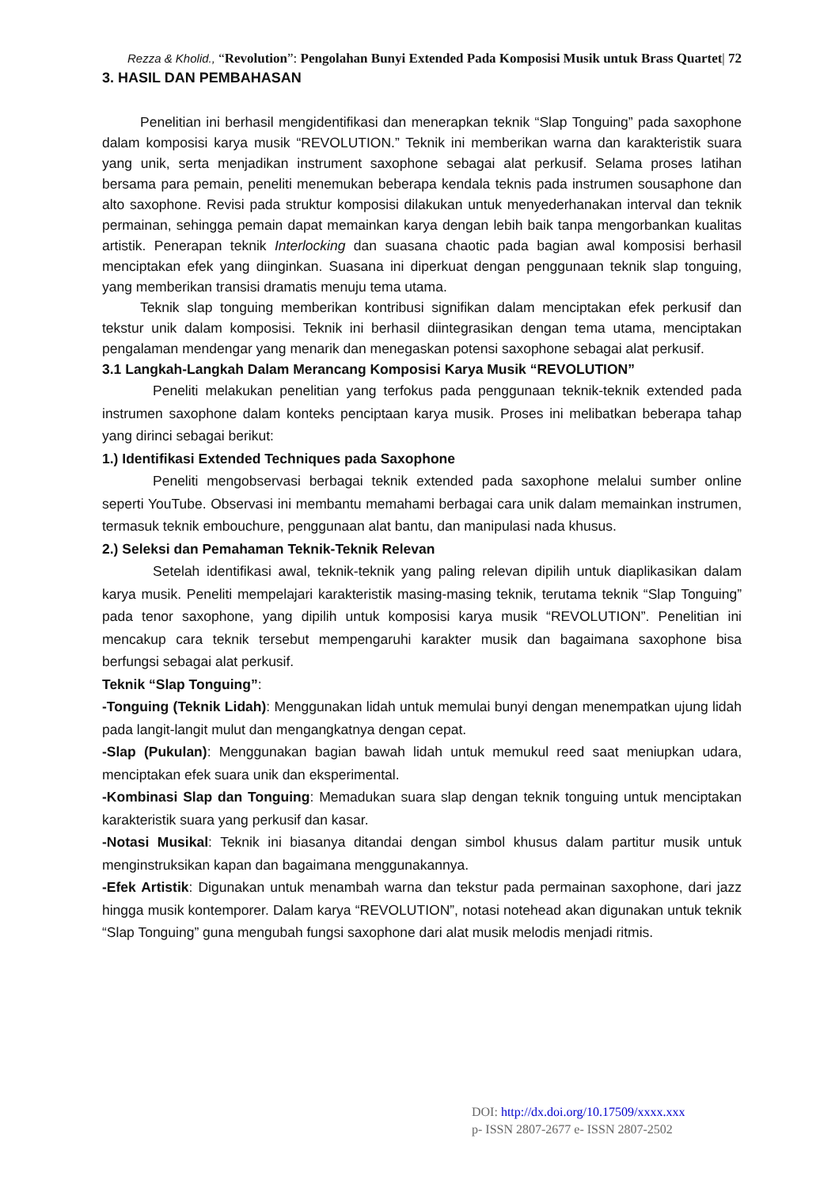Rezza & Kholid., “Revolution”: Pengolahan Bunyi Extended Pada Komposisi Musik untuk Brass Quartet| 72
3. HASIL DAN PEMBAHASAN
Penelitian ini berhasil mengidentifikasi dan menerapkan teknik “Slap Tonguing” pada saxophone dalam komposisi karya musik “REVOLUTION.” Teknik ini memberikan warna dan karakteristik suara yang unik, serta menjadikan instrument saxophone sebagai alat perkusif. Selama proses latihan bersama para pemain, peneliti menemukan beberapa kendala teknis pada instrumen sousaphone dan alto saxophone. Revisi pada struktur komposisi dilakukan untuk menyederhanakan interval dan teknik permainan, sehingga pemain dapat memainkan karya dengan lebih baik tanpa mengorbankan kualitas artistik. Penerapan teknik Interlocking dan suasana chaotic pada bagian awal komposisi berhasil menciptakan efek yang diinginkan. Suasana ini diperkuat dengan penggunaan teknik slap tonguing, yang memberikan transisi dramatis menuju tema utama.
Teknik slap tonguing memberikan kontribusi signifikan dalam menciptakan efek perkusif dan tekstur unik dalam komposisi. Teknik ini berhasil diintegrasikan dengan tema utama, menciptakan pengalaman mendengar yang menarik dan menegaskan potensi saxophone sebagai alat perkusif.
3.1 Langkah-Langkah Dalam Merancang Komposisi Karya Musik “REVOLUTION”
Peneliti melakukan penelitian yang terfokus pada penggunaan teknik-teknik extended pada instrumen saxophone dalam konteks penciptaan karya musik. Proses ini melibatkan beberapa tahap yang dirinci sebagai berikut:
1.) Identifikasi Extended Techniques pada Saxophone
Peneliti mengobservasi berbagai teknik extended pada saxophone melalui sumber online seperti YouTube. Observasi ini membantu memahami berbagai cara unik dalam memainkan instrumen, termasuk teknik embouchure, penggunaan alat bantu, dan manipulasi nada khusus.
2.) Seleksi dan Pemahaman Teknik-Teknik Relevan
Setelah identifikasi awal, teknik-teknik yang paling relevan dipilih untuk diaplikasikan dalam karya musik. Peneliti mempelajari karakteristik masing-masing teknik, terutama teknik “Slap Tonguing” pada tenor saxophone, yang dipilih untuk komposisi karya musik “REVOLUTION”. Penelitian ini mencakup cara teknik tersebut mempengaruhi karakter musik dan bagaimana saxophone bisa berfungsi sebagai alat perkusif.
Teknik “Slap Tonguing”:
-Tonguing (Teknik Lidah): Menggunakan lidah untuk memulai bunyi dengan menempatkan ujung lidah pada langit-langit mulut dan mengangkatnya dengan cepat.
-Slap (Pukulan): Menggunakan bagian bawah lidah untuk memukul reed saat meniupkan udara, menciptakan efek suara unik dan eksperimental.
-Kombinasi Slap dan Tonguing: Memadukan suara slap dengan teknik tonguing untuk menciptakan karakteristik suara yang perkusif dan kasar.
-Notasi Musikal: Teknik ini biasanya ditandai dengan simbol khusus dalam partitur musik untuk menginstruksikan kapan dan bagaimana menggunakannya.
-Efek Artistik: Digunakan untuk menambah warna dan tekstur pada permainan saxophone, dari jazz hingga musik kontemporer. Dalam karya “REVOLUTION”, notasi notehead akan digunakan untuk teknik “Slap Tonguing” guna mengubah fungsi saxophone dari alat musik melodis menjadi ritmis.
DOI: http://dx.doi.org/10.17509/xxxx.xxx
p- ISSN 2807-2677 e- ISSN 2807-2502